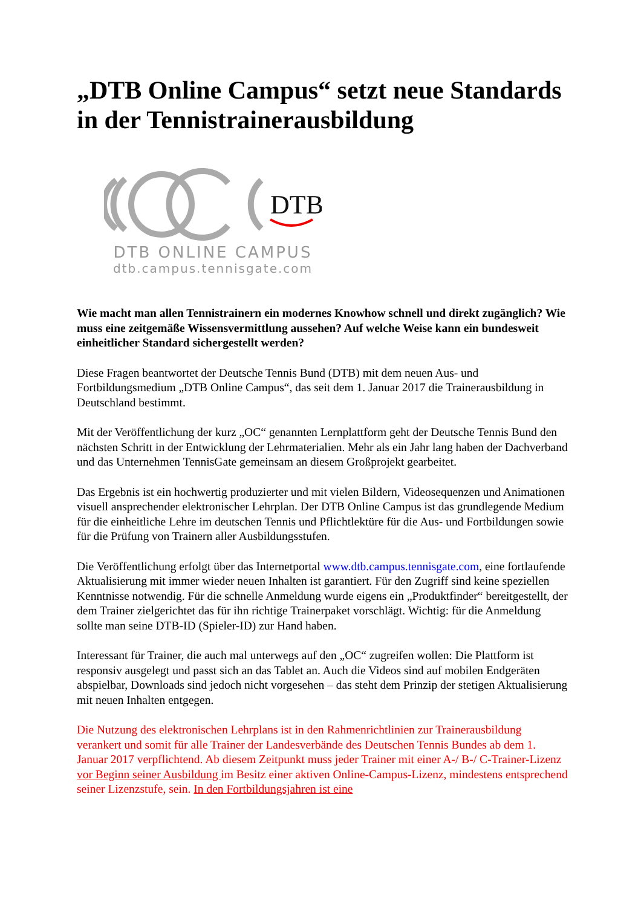„DTB Online Campus“ setzt neue Standards in der Tennistrainerausbildung
DTB
DTB ONLINE CAMPUS
dtb.campus.tennisgate.com
Wie macht man allen Tennistrainern ein modernes Knowhow schnell und direkt zugänglich? Wie muss eine zeitgemäße Wissensvermittlung aussehen? Auf welche Weise kann ein bundesweit einheitlicher Standard sichergestellt werden?
Diese Fragen beantwortet der Deutsche Tennis Bund (DTB) mit dem neuen Aus- und Fortbildungsmedium „DTB Online Campus“, das seit dem 1. Januar 2017 die Trainerausbildung in Deutschland bestimmt.
Mit der Veröffentlichung der kurz „OC“ genannten Lernplattform geht der Deutsche Tennis Bund den nächsten Schritt in der Entwicklung der Lehrmaterialien. Mehr als ein Jahr lang haben der Dachverband und das Unternehmen TennisGate gemeinsam an diesem Großprojekt gearbeitet.
Das Ergebnis ist ein hochwertig produzierter und mit vielen Bildern, Videosequenzen und Animationen visuell ansprechender elektronischer Lehrplan. Der DTB Online Campus ist das grundlegende Medium für die einheitliche Lehre im deutschen Tennis und Pflichtlektüre für die Aus- und Fortbildungen sowie für die Prüfung von Trainern aller Ausbildungsstufen.
Die Veröffentlichung erfolgt über das Internetportal www.dtb.campus.tennisgate.com, eine fortlaufende Aktualisierung mit immer wieder neuen Inhalten ist garantiert. Für den Zugriff sind keine speziellen Kenntnisse notwendig. Für die schnelle Anmeldung wurde eigens ein „Produktfinder“ bereitgestellt, der dem Trainer zielgerichtet das für ihn richtige Trainerpaket vorschlägt. Wichtig: für die Anmeldung sollte man seine DTB-ID (Spieler-ID) zur Hand haben.
Interessant für Trainer, die auch mal unterwegs auf den „OC“ zugreifen wollen: Die Plattform ist responsiv ausgelegt und passt sich an das Tablet an. Auch die Videos sind auf mobilen Endgeräten abspielbar, Downloads sind jedoch nicht vorgesehen – das steht dem Prinzip der stetigen Aktualisierung mit neuen Inhalten entgegen.
Die Nutzung des elektronischen Lehrplans ist in den Rahmenrichtlinien zur Trainerausbildung verankert und somit für alle Trainer der Landesverbände des Deutschen Tennis Bundes ab dem 1. Januar 2017 verpflichtend. Ab diesem Zeitpunkt muss jeder Trainer mit einer A-/ B-/ C-Trainer-Lizenz vor Beginn seiner Ausbildung im Besitz einer aktiven Online-Campus-Lizenz, mindestens entsprechend seiner Lizenzstufe, sein. In den Fortbildungsjahren ist eine